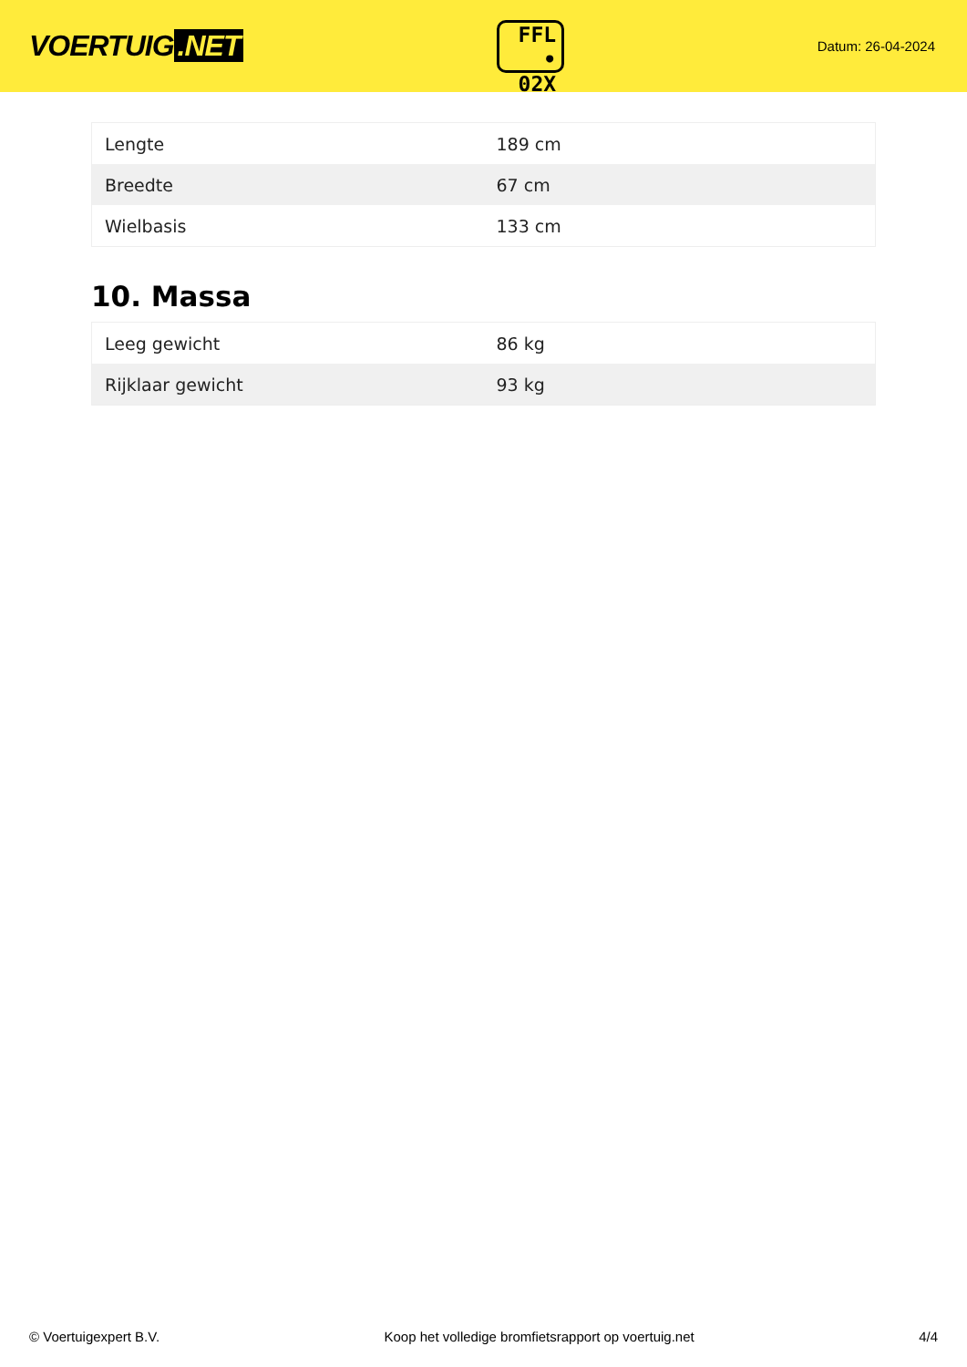VOERTUIG.NET
FFL
• 02X
Datum: 26-04-2024
| Lengte | 189 cm |
| Breedte | 67 cm |
| Wielbasis | 133 cm |
10. Massa
| Leeg gewicht | 86 kg |
| Rijklaar gewicht | 93 kg |
© Voertuigexpert B.V. Koop het volledige bromfietsrapport op voertuig.net 4/4